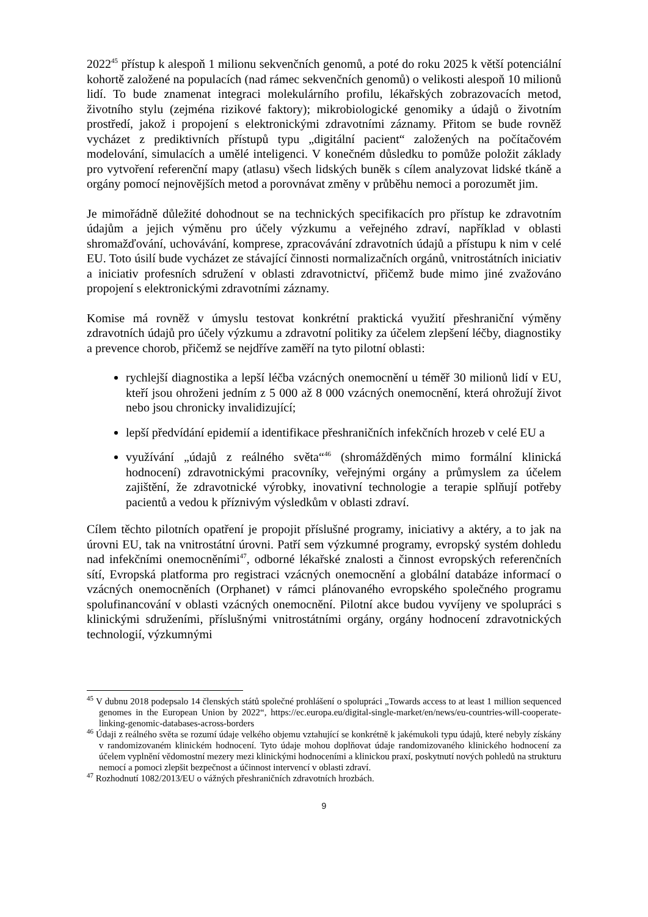2022<sup>45</sup> přístup k alespoň 1 milionu sekvenčních genomů, a poté do roku 2025 k větší potenciální kohortě založené na populacích (nad rámec sekvenčních genomů) o velikosti alespoň 10 milionů lidí. To bude znamenat integraci molekulárního profilu, lékařských zobrazovacích metod, životního stylu (zejména rizikové faktory); mikrobiologické genomiky a údajů o životním prostředí, jakož i propojení s elektronickými zdravotními záznamy. Přitom se bude rovněž vycházet z prediktivních přístupů typu „digitální pacient“ založených na počítačovém modelování, simulacích a umělé inteligenci. V konečném důsledku to pomůže položit základy pro vytvoření referenční mapy (atlasu) všech lidských buněk s cílem analyzovat lidské tkáně a orgány pomocí nejnovějších metod a porovnávat změny v průběhu nemoci a porozumět jim.
Je mimořádně důležité dohodnout se na technických specifikacích pro přístup ke zdravotním údajům a jejich výměnu pro účely výzkumu a veřejného zdraví, například v oblasti shromažďování, uchovávání, komprese, zpracovávání zdravotních údajů a přístupu k nim v celé EU. Toto úsilí bude vycházet ze stávající činnosti normalizačních orgánů, vnitrostátních iniciativ a iniciativ profesních sdružení v oblasti zdravotnictví, přičemž bude mimo jiné zvažováno propojení s elektronickými zdravotními záznamy.
Komise má rovněž v úmyslu testovat konkrétní praktická využití přeshraniční výměny zdravotních údajů pro účely výzkumu a zdravotní politiky za účelem zlepšení léčby, diagnostiky a prevence chorob, přičemž se nejdříve zaměří na tyto pilotní oblasti:
rychlejší diagnostika a lepší léčba vzácných onemocnění u téměř 30 milionů lidí v EU, kteří jsou ohroženi jedním z 5 000 až 8 000 vzácných onemocnění, která ohrožují život nebo jsou chronicky invalidizující;
lepší předvídání epidemií a identifikace přeshraničních infekčních hrozeb v celé EU a
využívání „údajů z reálného světa“<sup>46</sup> (shromážděných mimo formální klinická hodnocení) zdravotnickými pracovníky, veřejnými orgány a průmyslem za účelem zajištění, že zdravotnické výrobky, inovativní technologie a terapie splňují potřeby pacientů a vedou k příznivým výsledkům v oblasti zdraví.
Cílem těchto pilotních opatření je propojit příslušné programy, iniciativy a aktéry, a to jak na úrovni EU, tak na vnitrostátní úrovni. Patří sem výzkumné programy, evropský systém dohledu nad infekčními onemocněními<sup>47</sup>, odborné lékařské znalosti a činnost evropských referenčních sítí, Evropská platforma pro registraci vzácných onemocnění a globální databáze informací o vzácných onemocněních (Orphanet) v rámci plánovaného evropského společného programu spolufinancování v oblasti vzácných onemocnění. Pilotní akce budou vyvíjeny ve spolupráci s klinickými sdruženími, příslušnými vnitrostátními orgány, orgány hodnocení zdravotnických technologií, výzkumnými
<sup>45</sup> V dubnu 2018 podepsalo 14 členských států společné prohlášení o spolupráci „Towards access to at least 1 million sequenced genomes in the European Union by 2022“, https://ec.europa.eu/digital-single-market/en/news/eu-countries-will-cooperate-linking-genomic-databases-across-borders
<sup>46</sup> Údaji z reálného světa se rozumí údaje velkého objemu vztahující se konkrétně k jakémukoli typu údajů, které nebyly získány v randomizovaném klinickém hodnocení. Tyto údaje mohou doplňovat údaje randomizovaného klinického hodnocení za účelem vyplnění vědomostní mezery mezi klinickými hodnoceními a klinickou praxí, poskytnutí nových pohledů na strukturu nemocí a pomoci zlepšit bezpečnost a účinnost intervencí v oblasti zdraví.
<sup>47</sup> Rozhodnutí 1082/2013/EU o vážných přeshraničních zdravotních hrozbách.
9